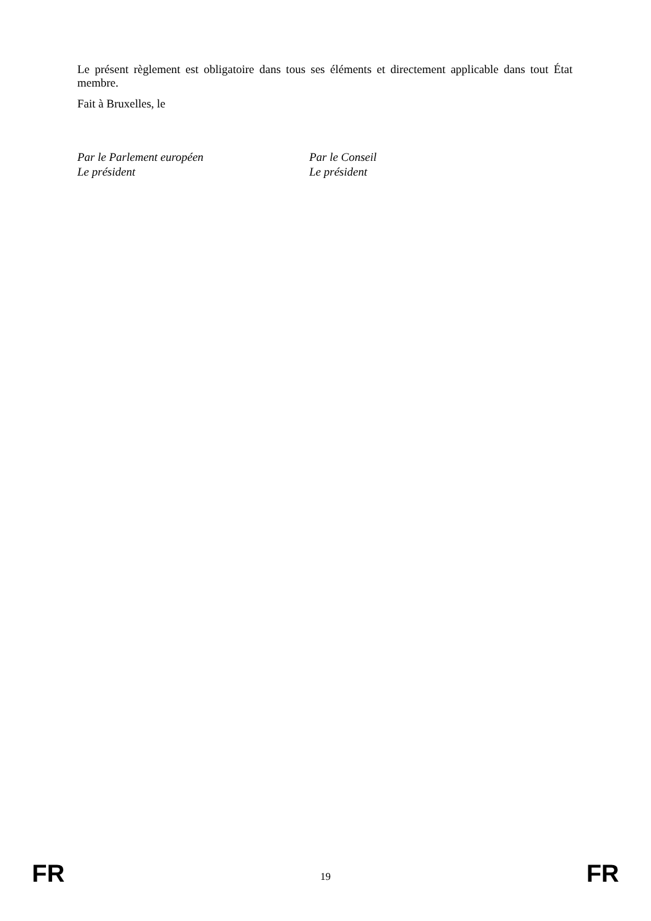Le présent règlement est obligatoire dans tous ses éléments et directement applicable dans tout État membre.
Fait à Bruxelles, le
Par le Parlement européen
Le président
Par le Conseil
Le président
FR 19 FR